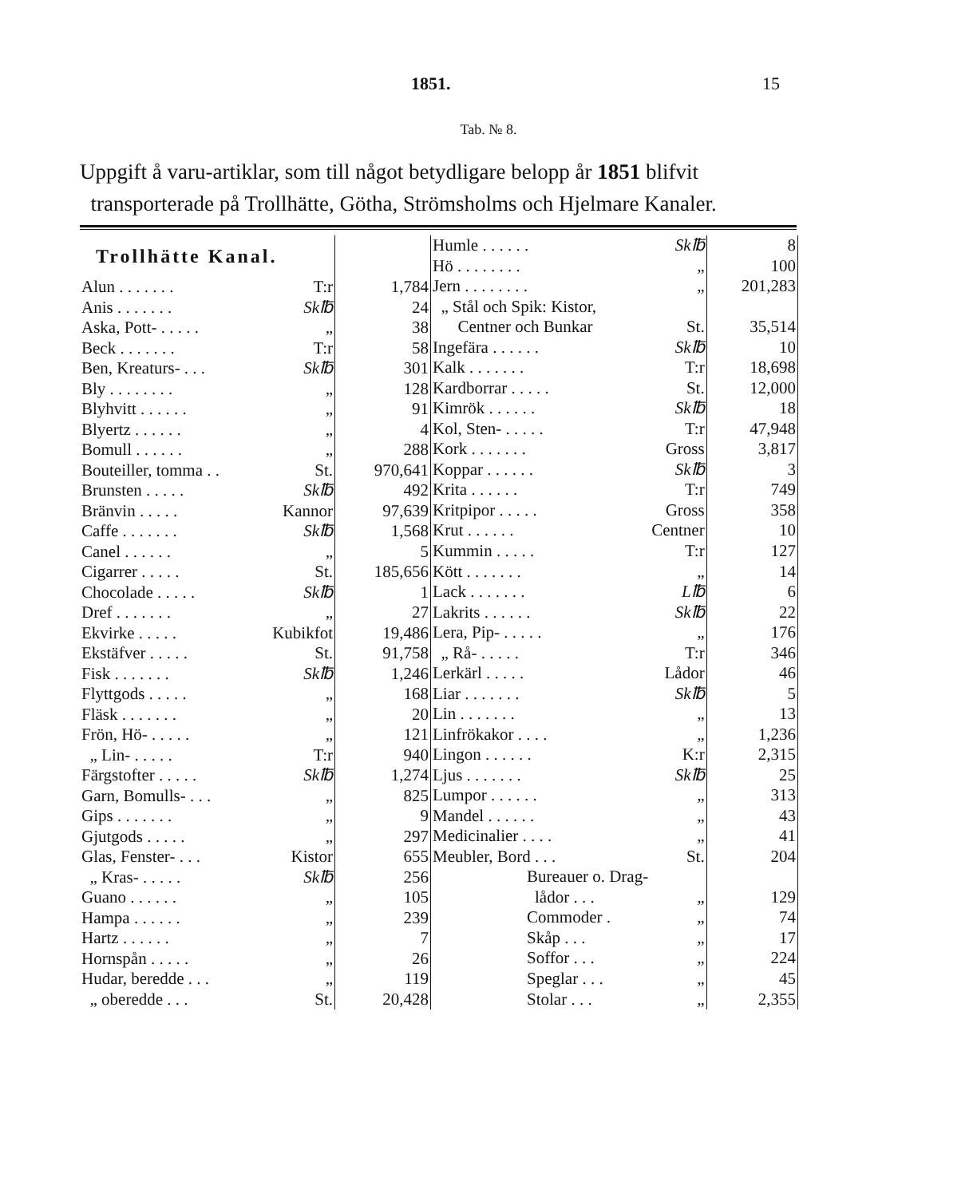1851. 15
Tab. № 8.
Uppgift å varu-artiklar, som till något betydligare belopp år 1851 blifvit
transporterade på Trollhätte, Götha, Strömsholms och Hjelmare Kanaler.
| Trollhätte Kanal. | | |
| Alun . . . . . . . | T:r | 1,784 |
| Anis . . . . . . . | Sk℔ | 24 |
| Aska, Pott- . . . . . | „ | 38 |
| Beck . . . . . . . | T:r | 58 |
| Ben, Kreaturs- . . . | Sk℔ | 301 |
| Bly . . . . . . . . | „ | 128 |
| Blyhvitt . . . . . . | „ | 91 |
| Blyertz . . . . . . | „ | 4 |
| Bomull . . . . . . | „ | 288 |
| Bouteiller, tomma . . | St. | 970,641 |
| Brunsten . . . . . | Sk℔ | 492 |
| Bränvin . . . . . | Kannor | 97,639 |
| Caffe . . . . . . . | Sk℔ | 1,568 |
| Canel . . . . . . | „ | 5 |
| Cigarrer . . . . . | St. | 185,656 |
| Chocolade . . . . . | Sk℔ | 1 |
| Dref . . . . . . . | „ | 27 |
| Ekvirke . . . . . | Kubikfot | 19,486 |
| Ekstäfver . . . . . | St. | 91,758 |
| Fisk . . . . . . . | Sk℔ | 1,246 |
| Flyttgods . . . . . | „ | 168 |
| Fläsk . . . . . . . | „ | 20 |
| Frön, Hö- . . . . . | „ | 121 |
| „ Lin- . . . . . | T:r | 940 |
| Färgstofter . . . . . | Sk℔ | 1,274 |
| Garn, Bomulls- . . . | „ | 825 |
| Gips . . . . . . . | „ | 9 |
| Gjutgods . . . . . | „ | 297 |
| Glas, Fenster- . . . | Kistor | 655 |
| „ Kras- . . . . . | Sk℔ | 256 |
| Guano . . . . . . | „ | 105 |
| Hampa . . . . . . | „ | 239 |
| Hartz . . . . . . | „ | 7 |
| Hornspån . . . . . | „ | 26 |
| Hudar, beredde . . . | „ | 119 |
| „ oberedde . . . | St. | 20,428 |
| Humle . . . . . . | Sk℔ | 8 |
| Hö . . . . . . . . | „ | 100 |
| Jern . . . . . . . . | „ | 201,283 |
| „ Stål och Spik: Kistor, | | |
| Centner och Bunkar | St. | 35,514 |
| Ingefära . . . . . . | Sk℔ | 10 |
| Kalk . . . . . . . | T:r | 18,698 |
| Kardborrar . . . . . | St. | 12,000 |
| Kimrök . . . . . . | Sk℔ | 18 |
| Kol, Sten- . . . . . | T:r | 47,948 |
| Kork . . . . . . . | Gross | 3,817 |
| Koppar . . . . . . | Sk℔ | 3 |
| Krita . . . . . . | T:r | 749 |
| Kritpipor . . . . . | Gross | 358 |
| Krut . . . . . . | Centner | 10 |
| Kummin . . . . . | T:r | 127 |
| Kött . . . . . . . | „ | 14 |
| Lack . . . . . . . | L℔ | 6 |
| Lakrits . . . . . . | Sk℔ | 22 |
| Lera, Pip- . . . . . | „ | 176 |
| „ Rå- . . . . . | T:r | 346 |
| Lerkärl . . . . . | Lådor | 46 |
| Liar . . . . . . . | Sk℔ | 5 |
| Lin . . . . . . . | „ | 13 |
| Linfrökakor . . . . | „ | 1,236 |
| Lingon . . . . . . | K:r | 2,315 |
| Ljus . . . . . . . | Sk℔ | 25 |
| Lumpor . . . . . . | „ | 313 |
| Mandel . . . . . . | „ | 43 |
| Medicinalier . . . . | „ | 41 |
| Meubler, Bord . . . | St. | 204 |
| Bureauer o. Drag- | | |
| lådor . . . | „ | 129 |
| Commoder . | „ | 74 |
| Skåp . . . | „ | 17 |
| Soffor . . . | „ | 224 |
| Speglar . . . | „ | 45 |
| Stolar . . . | „ | 2,355 |